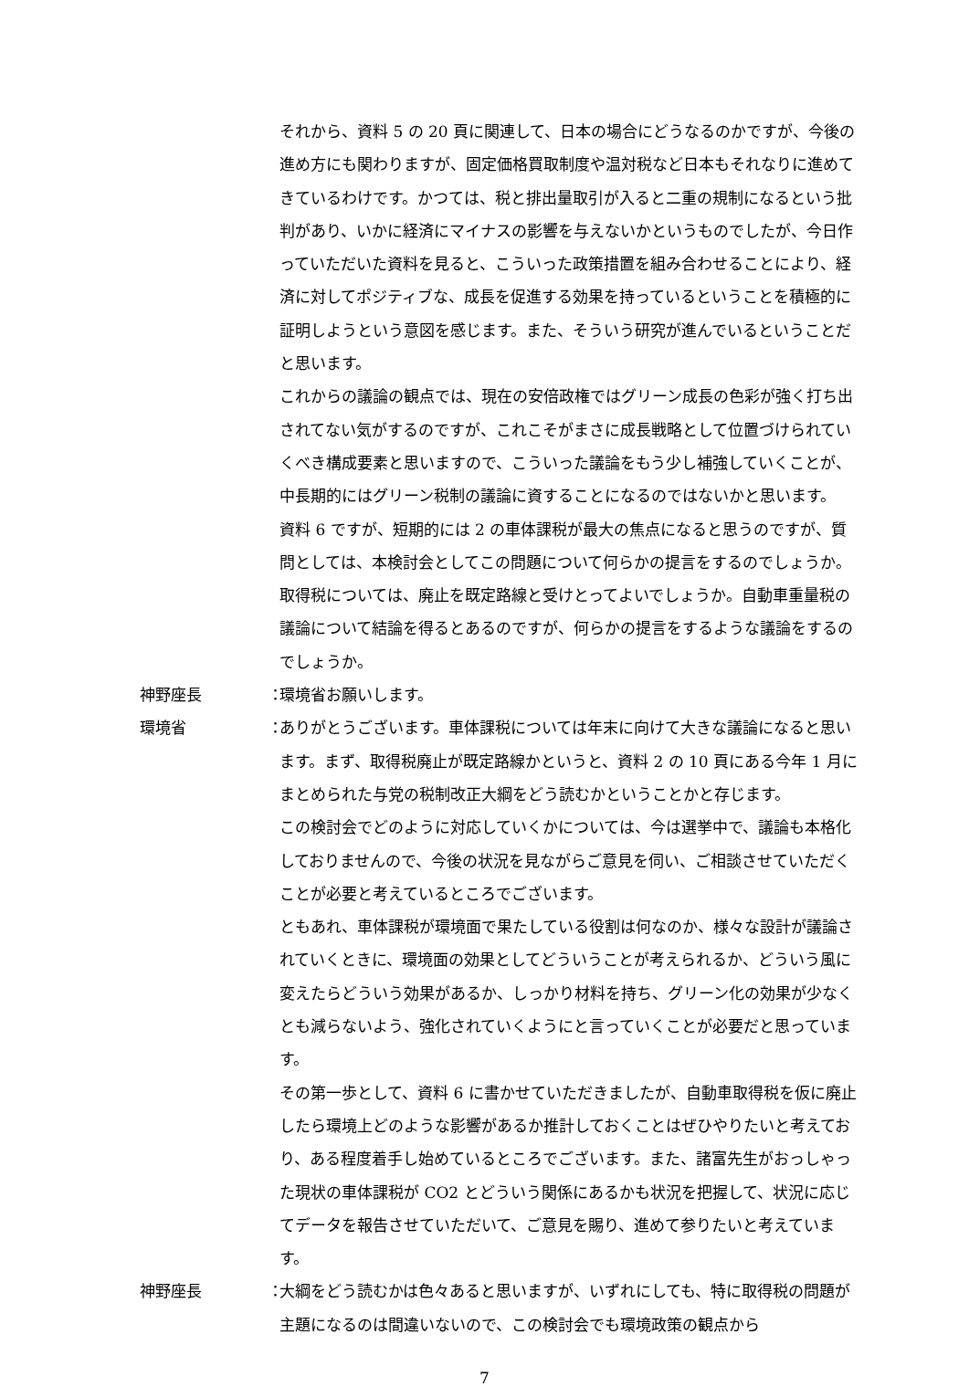それから、資料 5 の 20 頁に関連して、日本の場合にどうなるのかですが、今後の進め方にも関わりますが、固定価格買取制度や温対税など日本もそれなりに進めてきているわけです。かつては、税と排出量取引が入ると二重の規制になるという批判があり、いかに経済にマイナスの影響を与えないかというものでしたが、今日作っていただいた資料を見ると、こういった政策措置を組み合わせることにより、経済に対してポジティブな、成長を促進する効果を持っているということを積極的に証明しようという意図を感じます。また、そういう研究が進んでいるということだと思います。
これからの議論の観点では、現在の安倍政権ではグリーン成長の色彩が強く打ち出されてない気がするのですが、これこそがまさに成長戦略として位置づけられていくべき構成要素と思いますので、こういった議論をもう少し補強していくことが、中長期的にはグリーン税制の議論に資することになるのではないかと思います。
資料 6 ですが、短期的には 2 の車体課税が最大の焦点になると思うのですが、質問としては、本検討会としてこの問題について何らかの提言をするのでしょうか。取得税については、廃止を既定路線と受けとってよいでしょうか。自動車重量税の議論について結論を得るとあるのですが、何らかの提言をするような議論をするのでしょうか。
神野座長 ：
環境省お願いします。
環境省 ：
ありがとうございます。車体課税については年末に向けて大きな議論になると思います。まず、取得税廃止が既定路線かというと、資料 2 の 10 頁にある今年 1 月にまとめられた与党の税制改正大綱をどう読むかということかと存じます。
この検討会でどのように対応していくかについては、今は選挙中で、議論も本格化しておりませんので、今後の状況を見ながらご意見を伺い、ご相談させていただくことが必要と考えているところでございます。
ともあれ、車体課税が環境面で果たしている役割は何なのか、様々な設計が議論されていくときに、環境面の効果としてどういうことが考えられるか、どういう風に変えたらどういう効果があるか、しっかり材料を持ち、グリーン化の効果が少なくとも減らないよう、強化されていくようにと言っていくことが必要だと思っています。
その第一歩として、資料 6 に書かせていただきましたが、自動車取得税を仮に廃止したら環境上どのような影響があるか推計しておくことはぜひやりたいと考えており、ある程度着手し始めているところでございます。また、諸富先生がおっしゃった現状の車体課税が CO2 とどういう関係にあるかも状況を把握して、状況に応じてデータを報告させていただいて、ご意見を賜り、進めて参りたいと考えています。
神野座長 ：
大綱をどう読むかは色々あると思いますが、いずれにしても、特に取得税の問題が主題になるのは間違いないので、この検討会でも環境政策の観点から
7